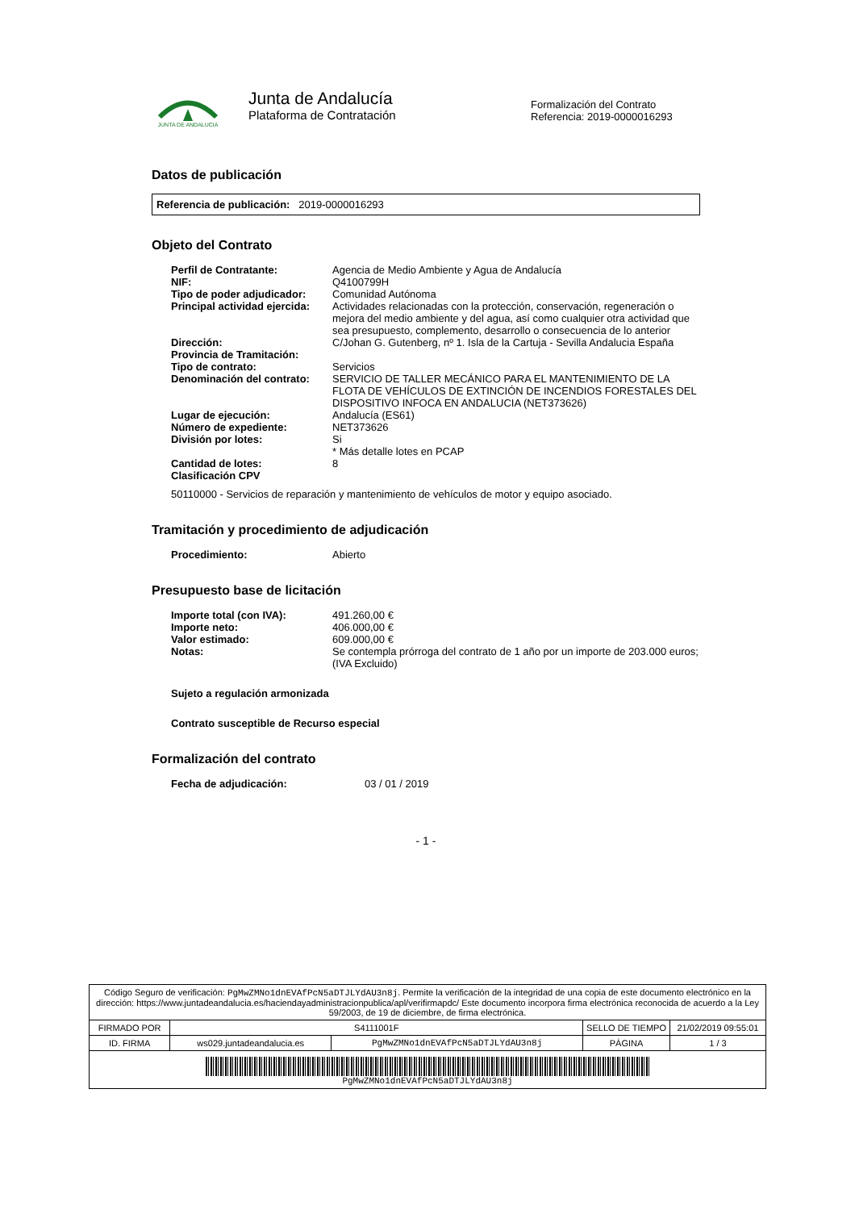JUNTA DE ANDALUCIA
Junta de Andalucía
Plataforma de Contratación
Formalización del Contrato
Referencia: 2019-0000016293
Datos de publicación
Referencia de publicación: 2019-0000016293
Objeto del Contrato
| Perfil de Contratante: | Agencia de Medio Ambiente y Agua de Andalucía |
| NIF: | Q4100799H |
| Tipo de poder adjudicador: | Comunidad Autónoma |
| Principal actividad ejercida: | Actividades relacionadas con la protección, conservación, regeneración o mejora del medio ambiente y del agua, así como cualquier otra actividad que sea presupuesto, complemento, desarrollo o consecuencia de lo anterior |
| Dirección: | C/Johan G. Gutenberg, nº 1. Isla de la Cartuja - Sevilla Andalucia España |
| Provincia de Tramitación: | |
| Tipo de contrato: | Servicios |
| Denominación del contrato: | SERVICIO DE TALLER MECÁNICO PARA EL MANTENIMIENTO DE LA FLOTA DE VEHÍCULOS DE EXTINCIÓN DE INCENDIOS FORESTALES DEL DISPOSITIVO INFOCA EN ANDALUCIA (NET373626) |
| Lugar de ejecución: | Andalucía (ES61) |
| Número de expediente: | NET373626 |
| División por lotes: | Si * Más detalle lotes en PCAP |
| Cantidad de lotes: | 8 |
| Clasificación CPV | |
50110000 - Servicios de reparación y mantenimiento de vehículos de motor y equipo asociado.
Tramitación y procedimiento de adjudicación
| Procedimiento: | Abierto |
Presupuesto base de licitación
| Importe total (con IVA): | 491.260,00 € |
| Importe neto: | 406.000,00 € |
| Valor estimado: | 609.000,00 € |
| Notas: | Se contempla prórroga del contrato de 1 año por un importe de 203.000 euros; (IVA Excluido) |
Sujeto a regulación armonizada
Contrato susceptible de Recurso especial
Formalización del contrato
| Fecha de adjudicación: | 03 / 01 / 2019 |
- 1 -
| Código Seguro de verificación: PgMwZMNo1dnEVAfPcN5aDTJLYdAU3n8j . Permite la verificación de la integridad de una copia de este documento electrónico en la dirección: https://www.juntadeandalucia.es/haciendayadministracionpublica/apl/verifirmapdc/ Este documento incorpora firma electrónica reconocida de acuerdo a la Ley 59/2003, de 19 de diciembre, de firma electrónica. | | | | |
| FIRMADO POR | S4111001F | | SELLO DE TIEMPO | 21/02/2019 09:55:01 |
| ID. FIRMA | ws029.juntadeandalucia.es | PgMwZMNo1dnEVAfPcN5aDTJLYdAU3n8j | PÁGINA | 1 / 3 |
| PgMwZMNo1dnEVAfPcN5aDTJLYdAU3n8j | | | | |